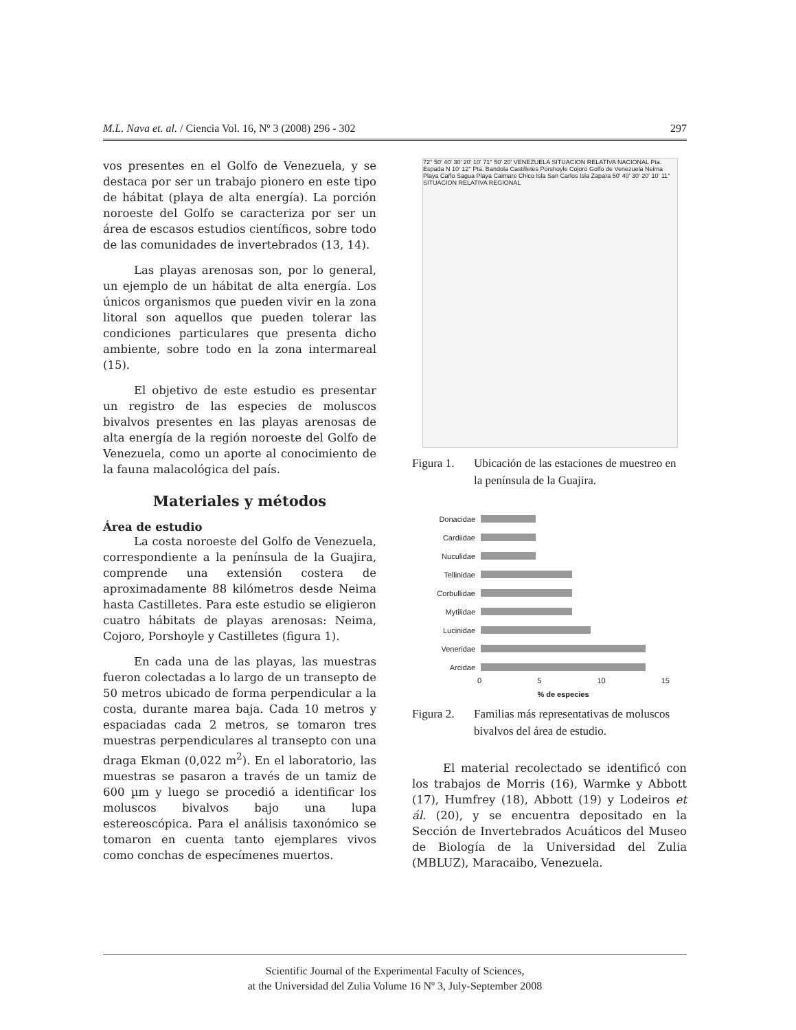M.L. Nava et. al. / Ciencia Vol. 16, Nº 3 (2008) 296 - 302 297
vos presentes en el Golfo de Venezuela, y se destaca por ser un trabajo pionero en este tipo de hábitat (playa de alta energía). La porción noroeste del Golfo se caracteriza por ser un área de escasos estudios científicos, sobre todo de las comunidades de invertebrados (13, 14).
Las playas arenosas son, por lo general, un ejemplo de un hábitat de alta energía. Los únicos organismos que pueden vivir en la zona litoral son aquellos que pueden tolerar las condiciones particulares que presenta dicho ambiente, sobre todo en la zona intermareal (15).
El objetivo de este estudio es presentar un registro de las especies de moluscos bivalvos presentes en las playas arenosas de alta energía de la región noroeste del Golfo de Venezuela, como un aporte al conocimiento de la fauna malacológica del país.
Materiales y métodos
Área de estudio
La costa noroeste del Golfo de Venezuela, correspondiente a la península de la Guajira, comprende una extensión costera de aproximadamente 88 kilómetros desde Neima hasta Castilletes. Para este estudio se eligieron cuatro hábitats de playas arenosas: Neima, Cojoro, Porshoyle y Castilletes (figura 1).
En cada una de las playas, las muestras fueron colectadas a lo largo de un transepto de 50 metros ubicado de forma perpendicular a la costa, durante marea baja. Cada 10 metros y espaciadas cada 2 metros, se tomaron tres muestras perpendiculares al transepto con una draga Ekman (0,022 m<sup>2</sup>). En el laboratorio, las muestras se pasaron a través de un tamiz de 600 µm y luego se procedió a identificar los moluscos bivalvos bajo una lupa estereoscópica. Para el análisis taxonómico se tomaron en cuenta tanto ejemplares vivos como conchas de especímenes muertos.
72° 50' 40' 30' 20' 10' 71° 50' 20' VENEZUELA SITUACION RELATIVA NACIONAL Pta. Espada N 10' 12° Pta. Bandola Castilletes Porshoyle Cojoro Golfo de Venezuela Neima Playa Caño Sagua Playa Caimare Chico Isla San Carlos Isla Zapara 50' 40' 30' 20' 10' 11° SITUACION RELATIVA REGIONAL
Figura 1. Ubicación de las estaciones de muestreo en la península de la Guajira.
Donacidae
Cardiidae
Nuculidae
Tellinidae
Corbullidae
Mytilidae
Lucinidae
Veneridae
Arcidae
0 5 10 15
% de especies
Figura 2. Familias más representativas de moluscos bivalvos del área de estudio.
El material recolectado se identificó con los trabajos de Morris (16), Warmke y Abbott (17), Humfrey (18), Abbott (19) y Lodeiros et ál. (20), y se encuentra depositado en la Sección de Invertebrados Acuáticos del Museo de Biología de la Universidad del Zulia (MBLUZ), Maracaibo, Venezuela.
Scientific Journal of the Experimental Faculty of Sciences,
at the Universidad del Zulia Volume 16 Nº 3, July-September 2008